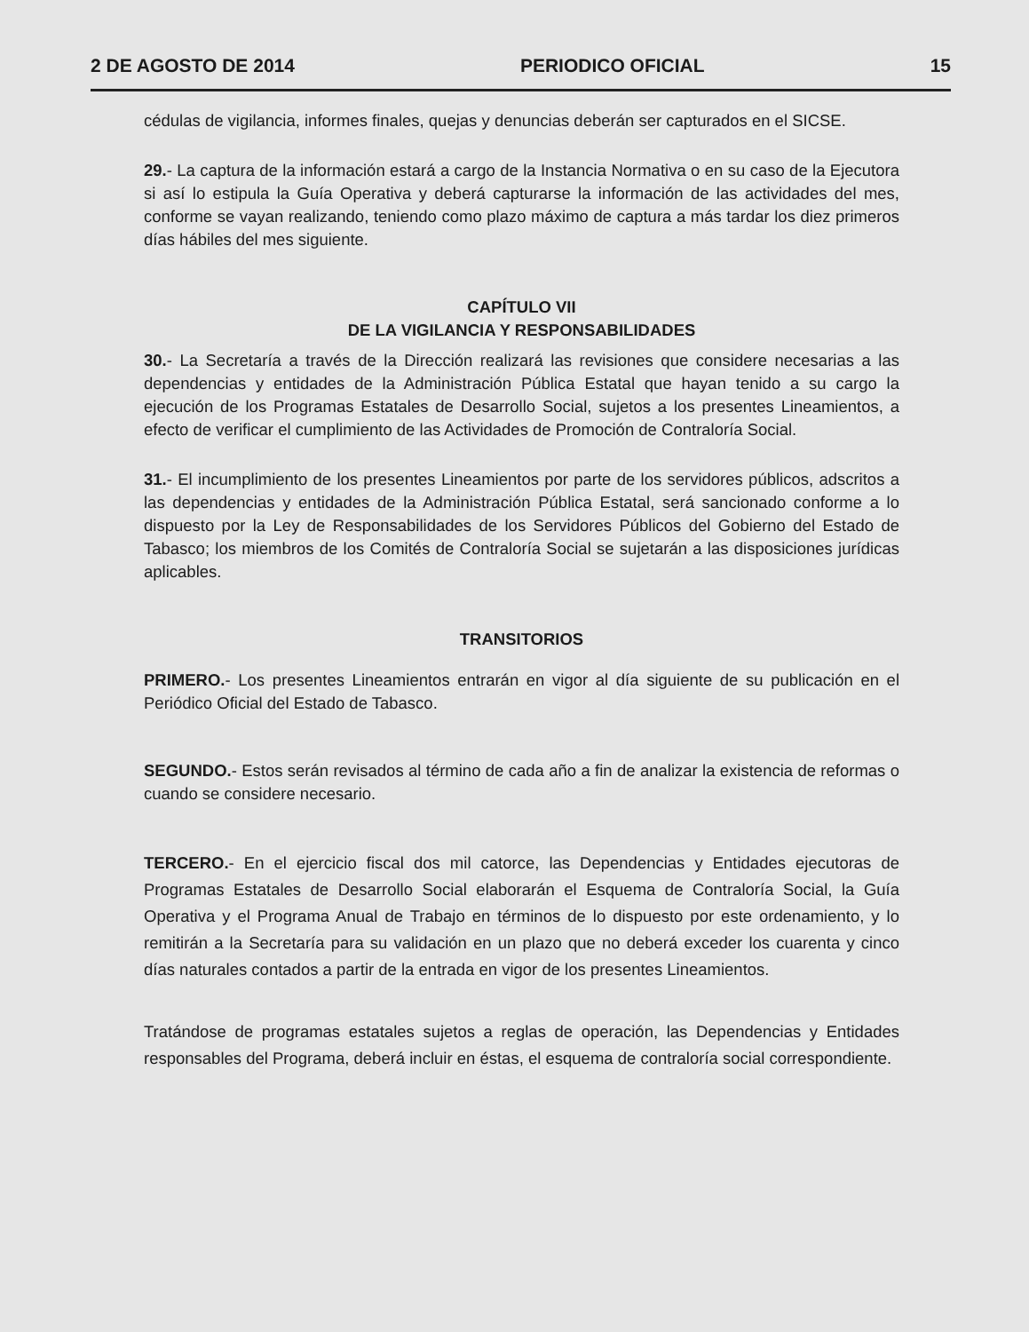2 DE AGOSTO DE 2014 PERIODICO OFICIAL 15
cédulas de vigilancia, informes finales, quejas y denuncias deberán ser capturados en el SICSE.
29.- La captura de la información estará a cargo de la Instancia Normativa o en su caso de la Ejecutora si así lo estipula la Guía Operativa y deberá capturarse la información de las actividades del mes, conforme se vayan realizando, teniendo como plazo máximo de captura a más tardar los diez primeros días hábiles del mes siguiente.
CAPÍTULO VII
DE LA VIGILANCIA Y RESPONSABILIDADES
30.- La Secretaría a través de la Dirección realizará las revisiones que considere necesarias a las dependencias y entidades de la Administración Pública Estatal que hayan tenido a su cargo la ejecución de los Programas Estatales de Desarrollo Social, sujetos a los presentes Lineamientos, a efecto de verificar el cumplimiento de las Actividades de Promoción de Contraloría Social.
31.- El incumplimiento de los presentes Lineamientos por parte de los servidores públicos, adscritos a las dependencias y entidades de la Administración Pública Estatal, será sancionado conforme a lo dispuesto por la Ley de Responsabilidades de los Servidores Públicos del Gobierno del Estado de Tabasco; los miembros de los Comités de Contraloría Social se sujetarán a las disposiciones jurídicas aplicables.
TRANSITORIOS
PRIMERO.- Los presentes Lineamientos entrarán en vigor al día siguiente de su publicación en el Periódico Oficial del Estado de Tabasco.
SEGUNDO.- Estos serán revisados al término de cada año a fin de analizar la existencia de reformas o cuando se considere necesario.
TERCERO.- En el ejercicio fiscal dos mil catorce, las Dependencias y Entidades ejecutoras de Programas Estatales de Desarrollo Social elaborarán el Esquema de Contraloría Social, la Guía Operativa y el Programa Anual de Trabajo en términos de lo dispuesto por este ordenamiento, y lo remitirán a la Secretaría para su validación en un plazo que no deberá exceder los cuarenta y cinco días naturales contados a partir de la entrada en vigor de los presentes Lineamientos.
Tratándose de programas estatales sujetos a reglas de operación, las Dependencias y Entidades responsables del Programa, deberá incluir en éstas, el esquema de contraloría social correspondiente.